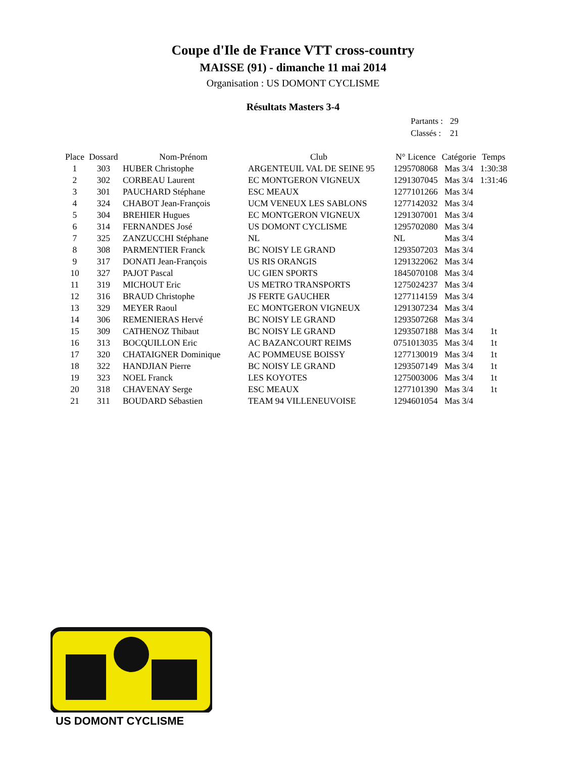Coupe d'Ile de France VTT cross-country
MAISSE (91) - dimanche 11 mai 2014
Organisation : US DOMONT CYCLISME
Résultats Masters 3-4
| Partants : | 29 |
| Classés : | 21 |
| Place | Dossard | Nom-Prénom | Club | N° Licence | Catégorie | Temps |
| --- | --- | --- | --- | --- | --- | --- |
| 1 | 303 | HUBER Christophe | ARGENTEUIL VAL DE SEINE 95 | 1295708068 | Mas 3/4 | 1:30:38 |
| 2 | 302 | CORBEAU Laurent | EC MONTGERON VIGNEUX | 1291307045 | Mas 3/4 | 1:31:46 |
| 3 | 301 | PAUCHARD Stéphane | ESC MEAUX | 1277101266 | Mas 3/4 | |
| 4 | 324 | CHABOT Jean-François | UCM VENEUX LES SABLONS | 1277142032 | Mas 3/4 | |
| 5 | 304 | BREHIER Hugues | EC MONTGERON VIGNEUX | 1291307001 | Mas 3/4 | |
| 6 | 314 | FERNANDES José | US DOMONT CYCLISME | 1295702080 | Mas 3/4 | |
| 7 | 325 | ZANZUCCHI Stéphane | NL | NL | Mas 3/4 | |
| 8 | 308 | PARMENTIER Franck | BC NOISY LE GRAND | 1293507203 | Mas 3/4 | |
| 9 | 317 | DONATI Jean-François | US RIS ORANGIS | 1291322062 | Mas 3/4 | |
| 10 | 327 | PAJOT Pascal | UC GIEN SPORTS | 1845070108 | Mas 3/4 | |
| 11 | 319 | MICHOUT Eric | US METRO TRANSPORTS | 1275024237 | Mas 3/4 | |
| 12 | 316 | BRAUD Christophe | JS FERTE GAUCHER | 1277114159 | Mas 3/4 | |
| 13 | 329 | MEYER Raoul | EC MONTGERON VIGNEUX | 1291307234 | Mas 3/4 | |
| 14 | 306 | REMENIERAS Hervé | BC NOISY LE GRAND | 1293507268 | Mas 3/4 | |
| 15 | 309 | CATHENOZ Thibaut | BC NOISY LE GRAND | 1293507188 | Mas 3/4 | 1t |
| 16 | 313 | BOCQUILLON Eric | AC BAZANCOURT REIMS | 0751013035 | Mas 3/4 | 1t |
| 17 | 320 | CHATAIGNER Dominique | AC POMMEUSE BOISSY | 1277130019 | Mas 3/4 | 1t |
| 18 | 322 | HANDJIAN Pierre | BC NOISY LE GRAND | 1293507149 | Mas 3/4 | 1t |
| 19 | 323 | NOEL Franck | LES KOYOTES | 1275003006 | Mas 3/4 | 1t |
| 20 | 318 | CHAVENAY Serge | ESC MEAUX | 1277101390 | Mas 3/4 | 1t |
| 21 | 311 | BOUDARD Sébastien | TEAM 94 VILLENEUVOISE | 1294601054 | Mas 3/4 | |
US DOMONT CYCLISME